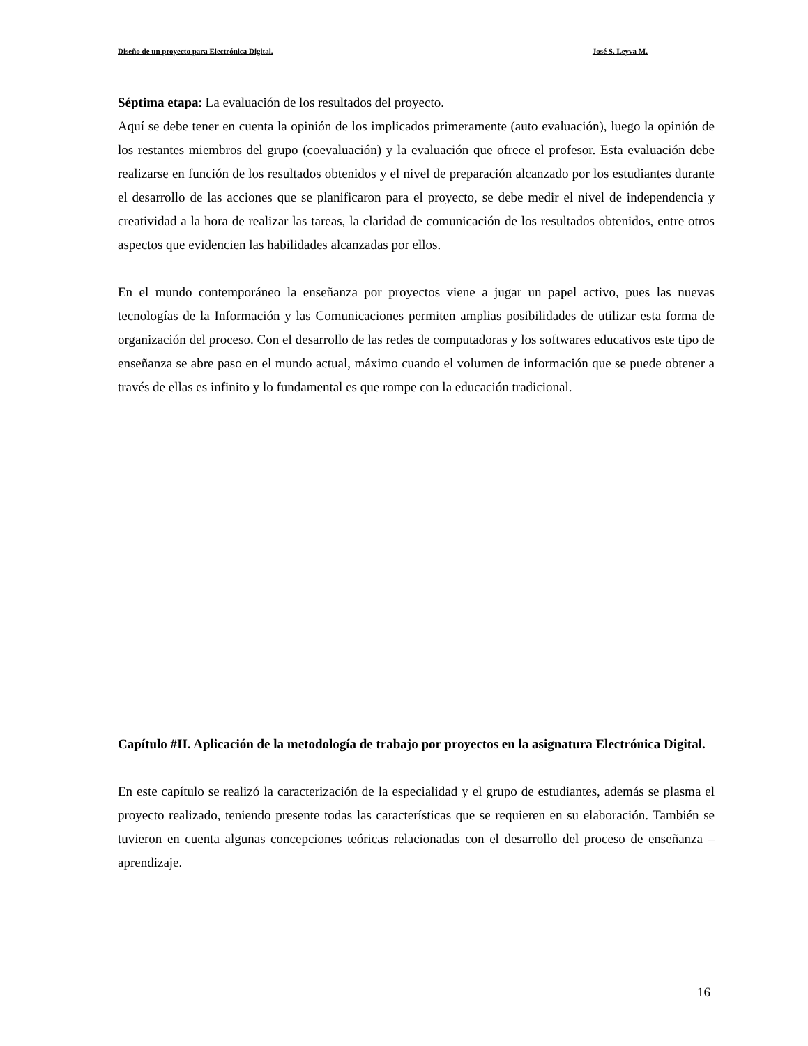Diseño de un proyecto para Electrónica Digital. José S. Leyva M.
Séptima etapa: La evaluación de los resultados del proyecto.
Aquí se debe tener en cuenta la opinión de los implicados primeramente (auto evaluación), luego la opinión de los restantes miembros del grupo (coevaluación) y la evaluación que ofrece el profesor. Esta evaluación debe realizarse en función de los resultados obtenidos y el nivel de preparación alcanzado por los estudiantes durante el desarrollo de las acciones que se planificaron para el proyecto, se debe medir el nivel de independencia y creatividad a la hora de realizar las tareas, la claridad de comunicación de los resultados obtenidos, entre otros aspectos que evidencien las habilidades alcanzadas por ellos.
En el mundo contemporáneo la enseñanza por proyectos viene a jugar un papel activo, pues las nuevas tecnologías de la Información y las Comunicaciones permiten amplias posibilidades de utilizar esta forma de organización del proceso. Con el desarrollo de las redes de computadoras y los softwares educativos este tipo de enseñanza se abre paso en el mundo actual, máximo cuando el volumen de información que se puede obtener a través de ellas es infinito y lo fundamental es que rompe con la educación tradicional.
Capítulo #II. Aplicación de la metodología de trabajo por proyectos en la asignatura Electrónica Digital.
En este capítulo se realizó la caracterización de la especialidad y el grupo de estudiantes, además se plasma el proyecto realizado, teniendo presente todas las características que se requieren en su elaboración. También se tuvieron en cuenta algunas concepciones teóricas relacionadas con el desarrollo del proceso de enseñanza – aprendizaje.
16